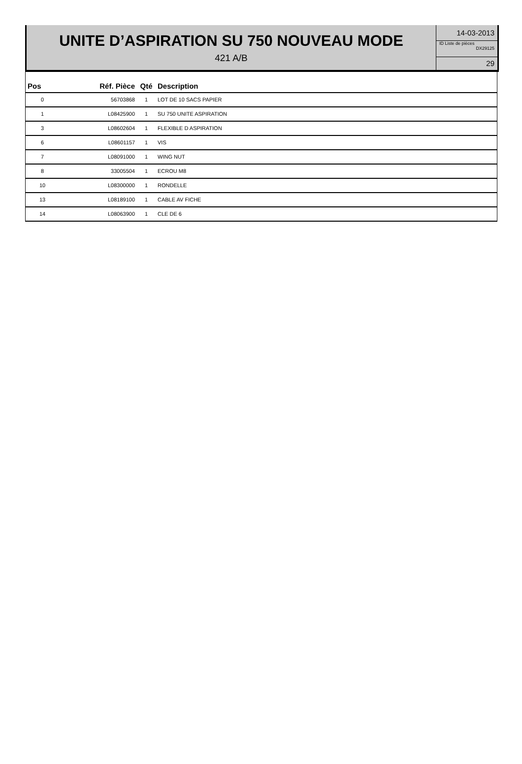UNITE D’ASPIRATION SU 750 NOUVEAU MODE
421 A/B
14-03-2013
ID Liste de pièces
DX29125
29
| Pos | Réf. Pièce | Qté | Description |
| --- | --- | --- | --- |
| 0 | 56703868 | 1 | LOT DE 10 SACS PAPIER |
| 1 | L08425900 | 1 | SU 750 UNITE ASPIRATION |
| 3 | L08602604 | 1 | FLEXIBLE D ASPIRATION |
| 6 | L08601157 | 1 | VIS |
| 7 | L08091000 | 1 | WING NUT |
| 8 | 33005504 | 1 | ECROU M8 |
| 10 | L08300000 | 1 | RONDELLE |
| 13 | L08189100 | 1 | CABLE AV FICHE |
| 14 | L08063900 | 1 | CLE DE 6 |